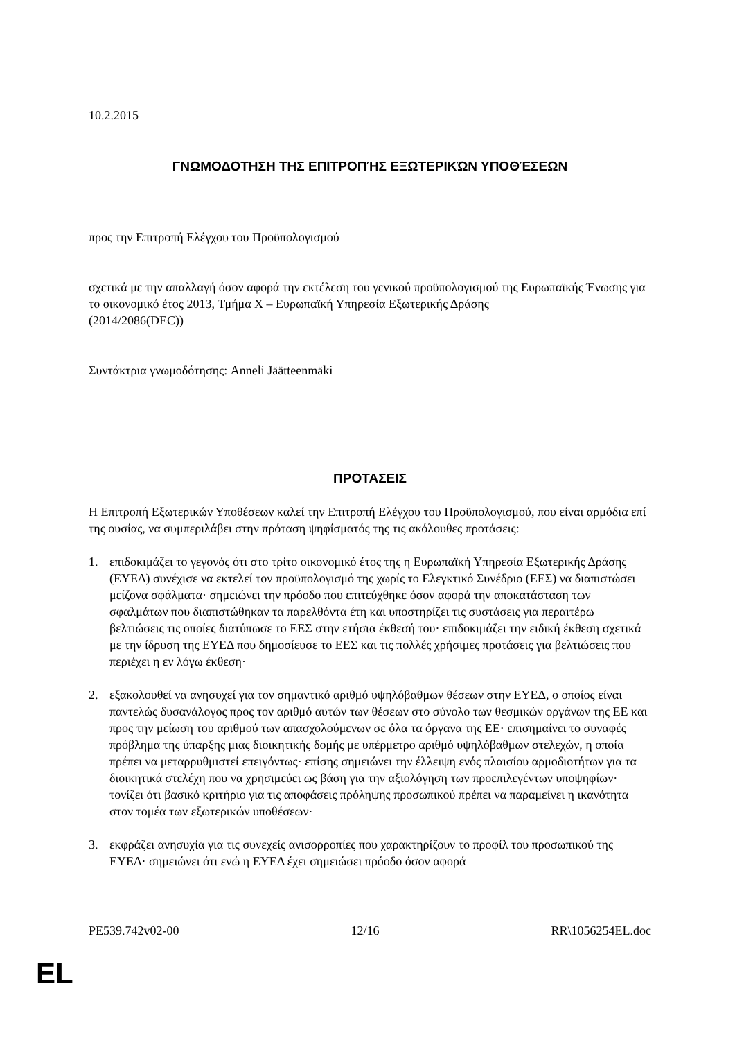10.2.2015
ΓΝΩΜΟΔΟΤΗΣΗ ΤΗΣ ΕΠΙΤΡΟΠΉΣ ΕΞΩΤΕΡΙΚΏΝ ΥΠΟΘΈΣΕΩΝ
προς την Επιτροπή Ελέγχου του Προϋπολογισμού
σχετικά με την απαλλαγή όσον αφορά την εκτέλεση του γενικού προϋπολογισμού της Ευρωπαϊκής Ένωσης για το οικονομικό έτος 2013, Τμήμα X – Ευρωπαϊκή Υπηρεσία Εξωτερικής Δράσης
(2014/2086(DEC))
Συντάκτρια γνωμοδότησης: Anneli Jäätteenmäki
ΠΡΟΤΑΣΕΙΣ
Η Επιτροπή Εξωτερικών Υποθέσεων καλεί την Επιτροπή Ελέγχου του Προϋπολογισμού, που είναι αρμόδια επί της ουσίας, να συμπεριλάβει στην πρόταση ψηφίσματός της τις ακόλουθες προτάσεις:
1. επιδοκιμάζει το γεγονός ότι στο τρίτο οικονομικό έτος της η Ευρωπαϊκή Υπηρεσία Εξωτερικής Δράσης (ΕΥΕΔ) συνέχισε να εκτελεί τον προϋπολογισμό της χωρίς το Ελεγκτικό Συνέδριο (ΕΕΣ) να διαπιστώσει μείζονα σφάλματα· σημειώνει την πρόοδο που επιτεύχθηκε όσον αφορά την αποκατάσταση των σφαλμάτων που διαπιστώθηκαν τα παρελθόντα έτη και υποστηρίζει τις συστάσεις για περαιτέρω βελτιώσεις τις οποίες διατύπωσε το ΕΕΣ στην ετήσια έκθεσή του· επιδοκιμάζει την ειδική έκθεση σχετικά με την ίδρυση της ΕΥΕΔ που δημοσίευσε το ΕΕΣ και τις πολλές χρήσιμες προτάσεις για βελτιώσεις που περιέχει η εν λόγω έκθεση·
2. εξακολουθεί να ανησυχεί για τον σημαντικό αριθμό υψηλόβαθμων θέσεων στην ΕΥΕΔ, ο οποίος είναι παντελώς δυσανάλογος προς τον αριθμό αυτών των θέσεων στο σύνολο των θεσμικών οργάνων της ΕΕ και προς την μείωση του αριθμού των απασχολούμενων σε όλα τα όργανα της ΕΕ· επισημαίνει το συναφές πρόβλημα της ύπαρξης μιας διοικητικής δομής με υπέρμετρο αριθμό υψηλόβαθμων στελεχών, η οποία πρέπει να μεταρρυθμιστεί επειγόντως· επίσης σημειώνει την έλλειψη ενός πλαισίου αρμοδιοτήτων για τα διοικητικά στελέχη που να χρησιμεύει ως βάση για την αξιολόγηση των προεπιλεγέντων υποψηφίων· τονίζει ότι βασικό κριτήριο για τις αποφάσεις πρόληψης προσωπικού πρέπει να παραμείνει η ικανότητα στον τομέα των εξωτερικών υποθέσεων·
3. εκφράζει ανησυχία για τις συνεχείς ανισορροπίες που χαρακτηρίζουν το προφίλ του προσωπικού της ΕΥΕΔ· σημειώνει ότι ενώ η ΕΥΕΔ έχει σημειώσει πρόοδο όσον αφορά
PE539.742v02-00 12/16 RR\1056254EL.doc
EL